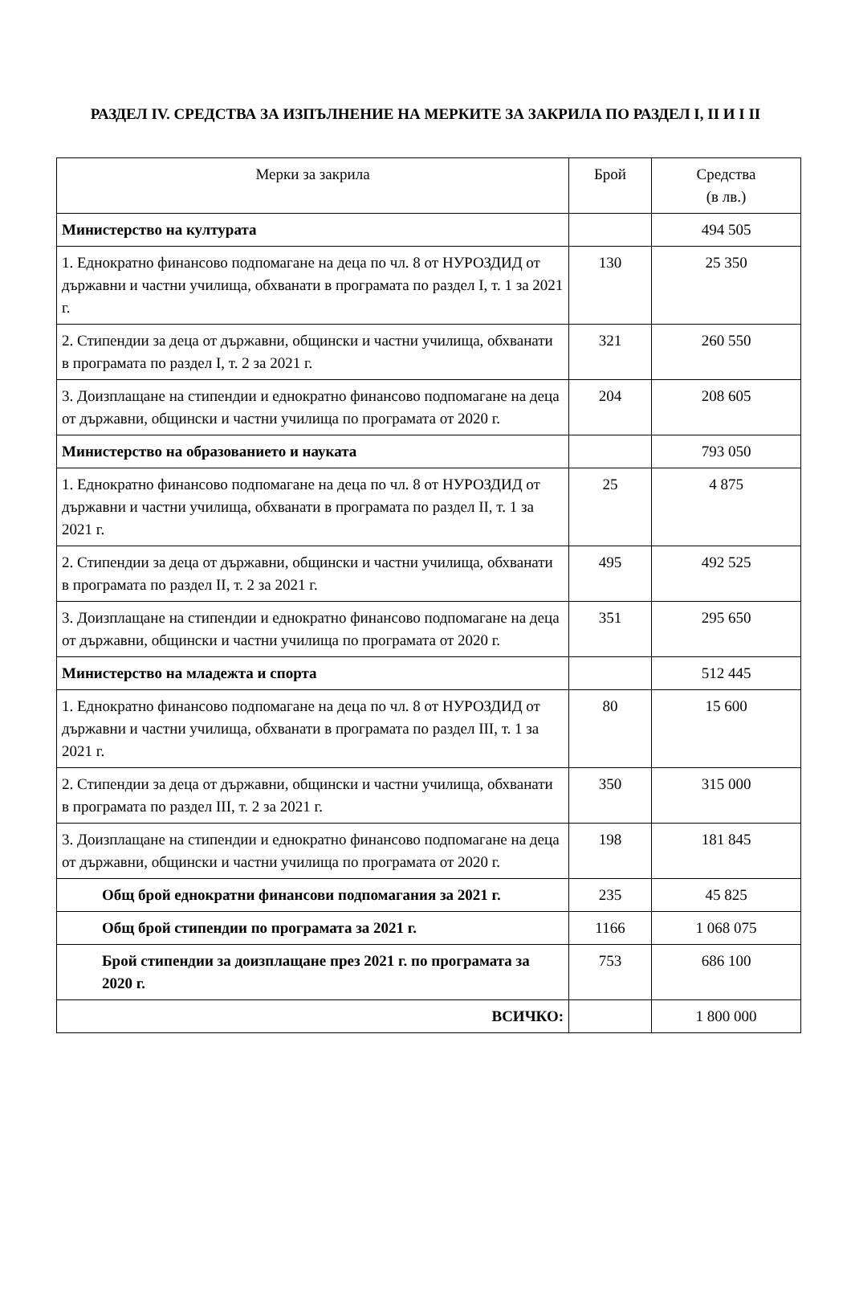РАЗДЕЛ IV. СРЕДСТВА ЗА ИЗПЪЛНЕНИЕ НА МЕРКИТЕ ЗА ЗАКРИЛА ПО РАЗДЕЛ I, II И I II
| Мерки за закрила | Брой | Средства (в лв.) |
| --- | --- | --- |
| Министерство на културата | | 494 505 |
| 1. Еднократно финансово подпомагане на деца по чл. 8 от НУРОЗДИД от държавни и частни училища, обхванати в програмата по раздел I, т. 1 за 2021 г. | 130 | 25 350 |
| 2. Стипендии за деца от държавни, общински и частни училища, обхванати в програмата по раздел I, т. 2 за 2021 г. | 321 | 260 550 |
| 3. Доизплащане на стипендии и еднократно финансово подпомагане на деца от държавни, общински и частни училища по програмата от 2020 г. | 204 | 208 605 |
| Министерство на образованието и науката | | 793 050 |
| 1. Еднократно финансово подпомагане на деца по чл. 8 от НУРОЗДИД от държавни и частни училища, обхванати в програмата по раздел II, т. 1 за 2021 г. | 25 | 4 875 |
| 2. Стипендии за деца от държавни, общински и частни училища, обхванати в програмата по раздел II, т. 2 за 2021 г. | 495 | 492 525 |
| 3. Доизплащане на стипендии и еднократно финансово подпомагане на деца от държавни, общински и частни училища по програмата от 2020 г. | 351 | 295 650 |
| Министерство на младежта и спорта | | 512 445 |
| 1. Еднократно финансово подпомагане на деца по чл. 8 от НУРОЗДИД от държавни и частни училища, обхванати в програмата по раздел III, т. 1 за 2021 г. | 80 | 15 600 |
| 2. Стипендии за деца от държавни, общински и частни училища, обхванати в програмата по раздел III, т. 2 за 2021 г. | 350 | 315 000 |
| 3. Доизплащане на стипендии и еднократно финансово подпомагане на деца от държавни, общински и частни училища по програмата от 2020 г. | 198 | 181 845 |
| Общ брой еднократни финансови подпомагания за 2021 г. | 235 | 45 825 |
| Общ брой стипендии по програмата за 2021 г. | 1166 | 1 068 075 |
| Брой стипендии за доизплащане през 2021 г. по програмата за 2020 г. | 753 | 686 100 |
| ВСИЧКО: | | 1 800 000 |